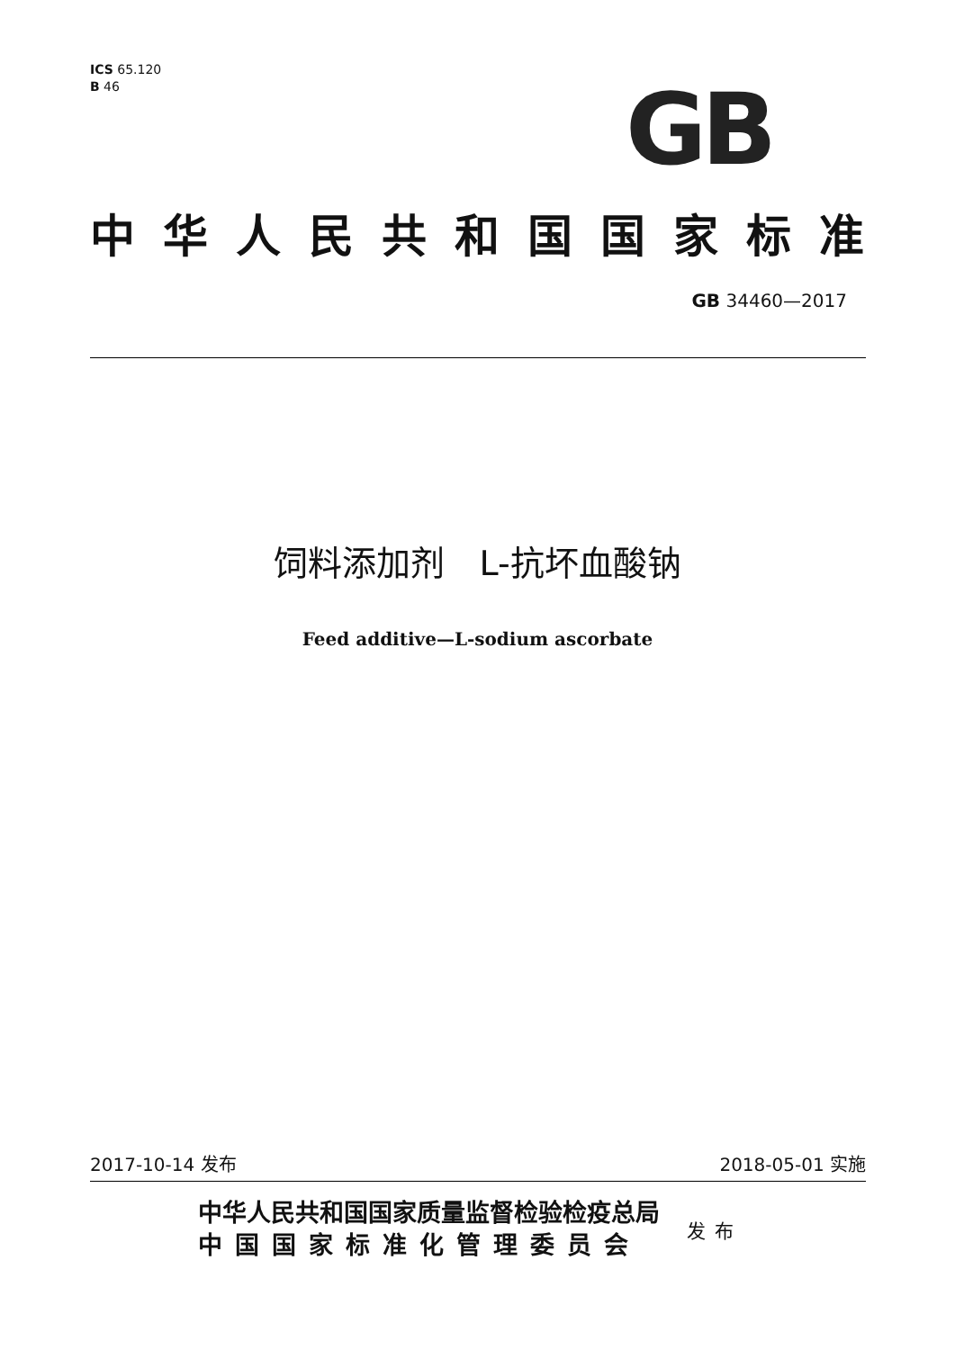ICS 65.120
B 46
GB
中华人民共和国国家标准
GB 34460—2017
饲料添加剂　L-抗坏血酸钠
Feed additive—L-sodium ascorbate
2017-10-14 发布 2018-05-01 实施
中华人民共和国国家质量监督检验检疫总局
中国国家标准化管理委员会
发布